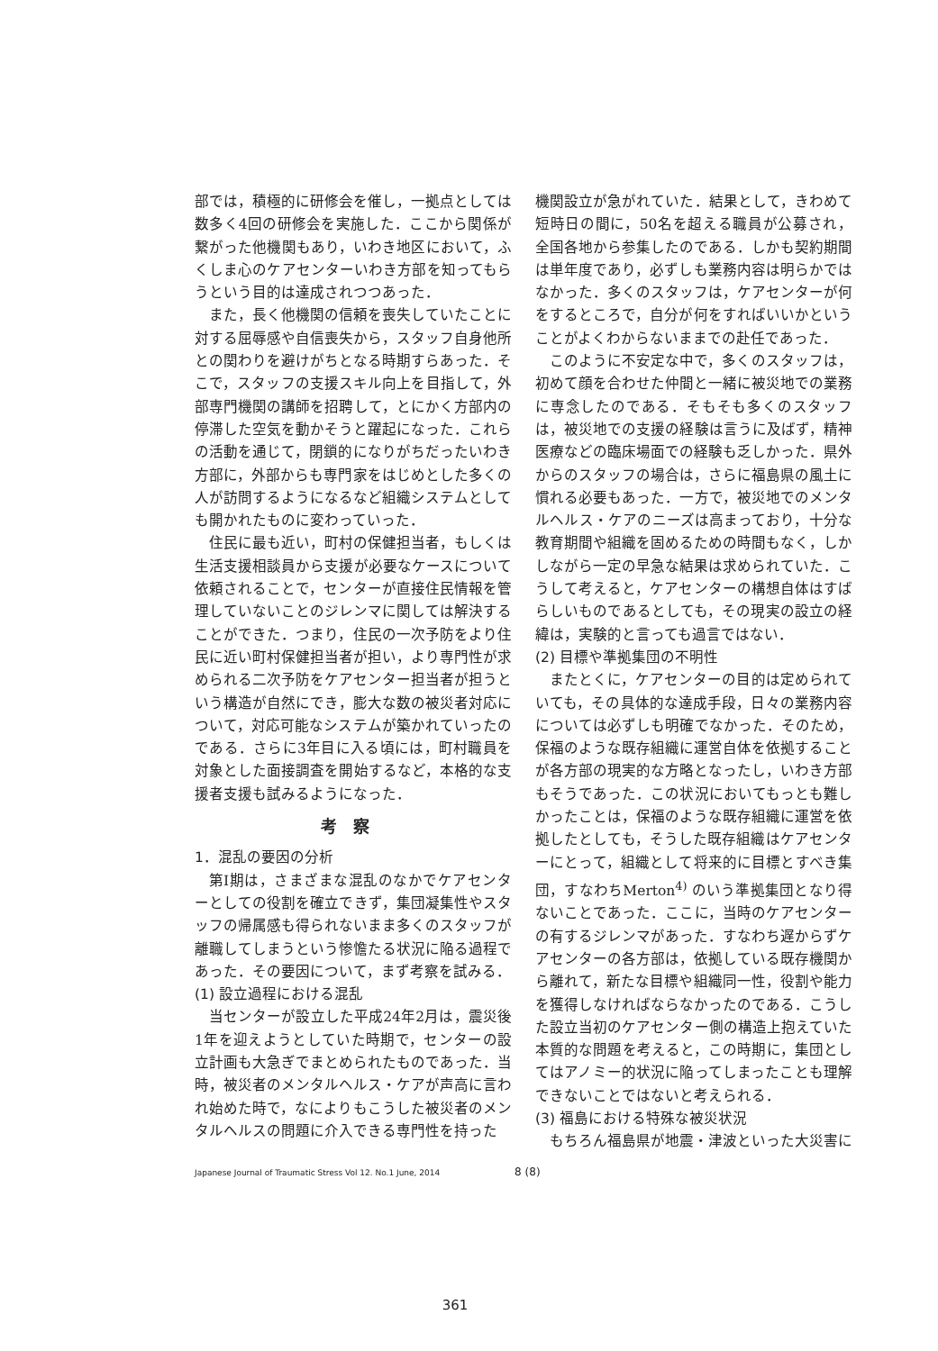部では，積極的に研修会を催し，一拠点としては数多く4回の研修会を実施した．ここから関係が繋がった他機関もあり，いわき地区において，ふくしま心のケアセンターいわき方部を知ってもらうという目的は達成されつつあった．
また，長く他機関の信頼を喪失していたことに対する屈辱感や自信喪失から，スタッフ自身他所との関わりを避けがちとなる時期すらあった．そこで，スタッフの支援スキル向上を目指して，外部専門機関の講師を招聘して，とにかく方部内の停滞した空気を動かそうと躍起になった．これらの活動を通じて，閉鎖的になりがちだったいわき方部に，外部からも専門家をはじめとした多くの人が訪問するようになるなど組織システムとしても開かれたものに変わっていった．
住民に最も近い，町村の保健担当者，もしくは生活支援相談員から支援が必要なケースについて依頼されることで，センターが直接住民情報を管理していないことのジレンマに関しては解決することができた．つまり，住民の一次予防をより住民に近い町村保健担当者が担い，より専門性が求められる二次予防をケアセンター担当者が担うという構造が自然にでき，膨大な数の被災者対応について，対応可能なシステムが築かれていったのである．さらに3年目に入る頃には，町村職員を対象とした面接調査を開始するなど，本格的な支援者支援も試みるようになった．
考察
1．混乱の要因の分析
第Ⅰ期は，さまざまな混乱のなかでケアセンターとしての役割を確立できず，集団凝集性やスタッフの帰属感も得られないまま多くのスタッフが離職してしまうという惨憺たる状況に陥る過程であった．その要因について，まず考察を試みる．
(1) 設立過程における混乱
当センターが設立した平成24年2月は，震災後1年を迎えようとしていた時期で，センターの設立計画も大急ぎでまとめられたものであった．当時，被災者のメンタルヘルス・ケアが声高に言われ始めた時で，なによりもこうした被災者のメンタルヘルスの問題に介入できる専門性を持った
機関設立が急がれていた．結果として，きわめて短時日の間に，50名を超える職員が公募され，全国各地から参集したのである．しかも契約期間は単年度であり，必ずしも業務内容は明らかではなかった．多くのスタッフは，ケアセンターが何をするところで，自分が何をすればいいかということがよくわからないままでの赴任であった．
このように不安定な中で，多くのスタッフは，初めて顔を合わせた仲間と一緒に被災地での業務に専念したのである．そもそも多くのスタッフは，被災地での支援の経験は言うに及ばず，精神医療などの臨床場面での経験も乏しかった．県外からのスタッフの場合は，さらに福島県の風土に慣れる必要もあった．一方で，被災地でのメンタルヘルス・ケアのニーズは高まっており，十分な教育期間や組織を固めるための時間もなく，しかしながら一定の早急な結果は求められていた．こうして考えると，ケアセンターの構想自体はすばらしいものであるとしても，その現実の設立の経緯は，実験的と言っても過言ではない．
(2) 目標や準拠集団の不明性
またとくに，ケアセンターの目的は定められていても，その具体的な達成手段，日々の業務内容については必ずしも明確でなかった．そのため，保福のような既存組織に運営自体を依拠することが各方部の現実的な方略となったし，いわき方部もそうであった．この状況においてもっとも難しかったことは，保福のような既存組織に運営を依拠したとしても，そうした既存組織はケアセンターにとって，組織として将来的に目標とすべき集団，すなわちMerton<sup>4)</sup> のいう準拠集団となり得ないことであった．ここに，当時のケアセンターの有するジレンマがあった．すなわち遅からずケアセンターの各方部は，依拠している既存機関から離れて，新たな目標や組織同一性，役割や能力を獲得しなければならなかったのである．こうした設立当初のケアセンター側の構造上抱えていた本質的な問題を考えると，この時期に，集団としてはアノミー的状況に陥ってしまったことも理解できないことではないと考えられる．
(3) 福島における特殊な被災状況
もちろん福島県が地震・津波といった大災害に
Japanese Journal of Traumatic Stress Vol 12. No.1 June, 2014 8 (8)
361